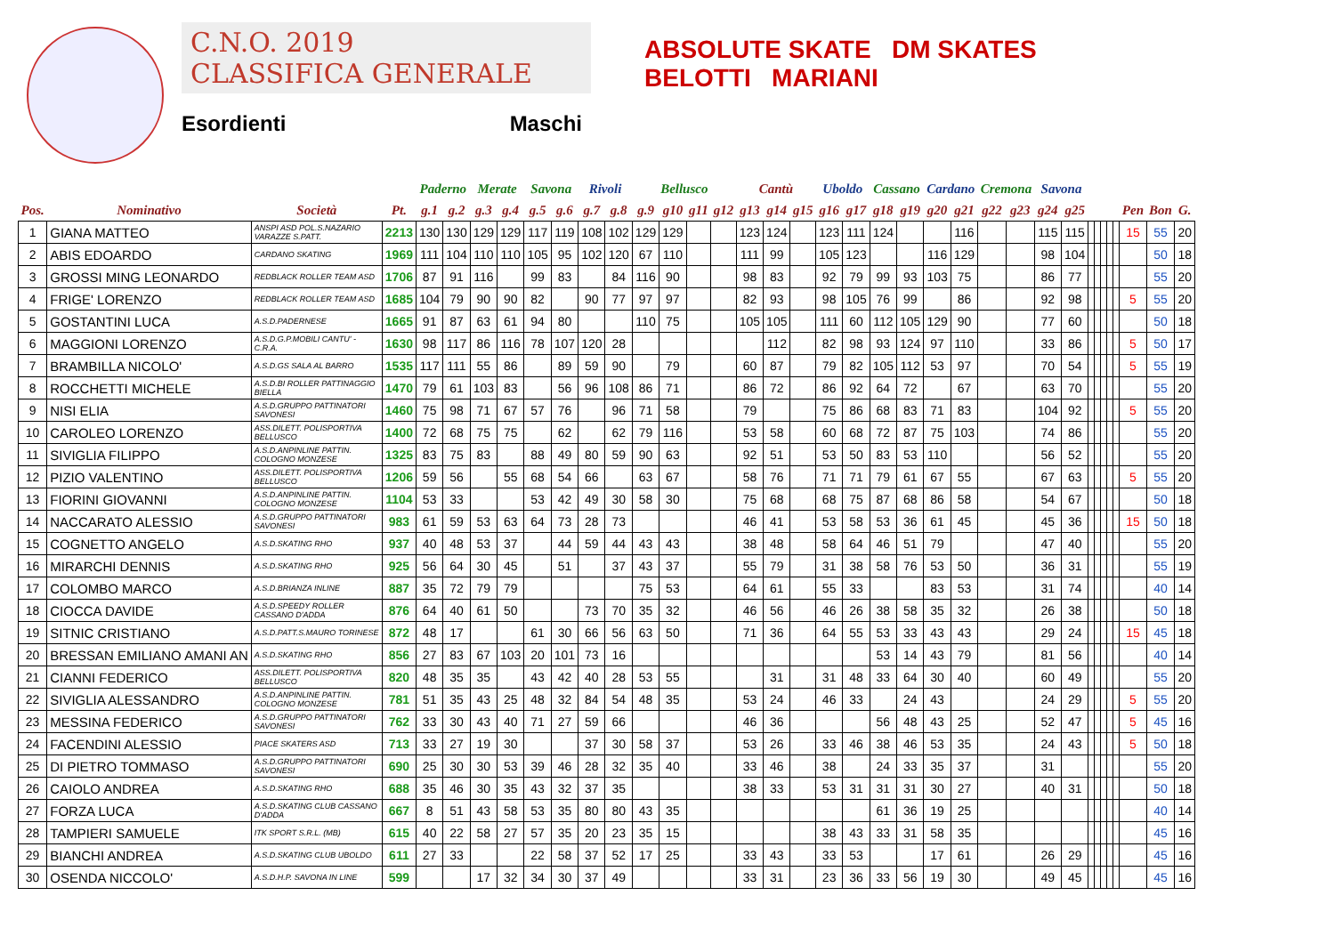C.N.O. 2019
CLASSIFICA GENERALE
Esordienti Maschi
ABSOLUTE SKATE DM SKATES
BELOTTI MARIANI
| | | | | Paderno | | Merate | | Savona | | Rivoli | | Bellusco | | | | Cantù | | | Uboldo | | Cassano | | Cardano | | Cremona | | Savona | | | | | | | | | |
| --- | --- | --- | --- | --- | --- | --- | --- | --- | --- | --- | --- | --- | --- | --- | --- | --- | --- | --- | --- | --- | --- | --- | --- | --- | --- | --- | --- | --- | --- | --- | --- | --- | --- | --- | --- | --- |
| Pos. | Nominativo | Società | Pt. | g.1 | g.2 | g.3 | g.4 | g.5 | g.6 | g.7 | g.8 | g.9 | g10 | g11 | g12 | g13 | g14 | g15 | g16 | g17 | g18 | g19 | g20 | g21 | g22 | g23 | g24 | g25 | | | | | | Pen | Bon | G. |
| 1 | GIANA MATTEO | ANSPI ASD POL.S.NAZARIO VARAZZE S.PATT. | 2213 | 130 | 130 | 129 | 129 | 117 | 119 | 108 | 102 | 129 | 129 | | | 123 | 124 | | 123 | 111 | 124 | | | 116 | | | 115 | 115 | | | | | | 15 | 55 | 20 |
| 2 | ABIS EDOARDO | CARDANO SKATING | 1969 | 111 | 104 | 110 | 110 | 105 | 95 | 102 | 120 | 67 | 110 | | | 111 | 99 | | 105 | 123 | | | 116 | 129 | | | 98 | 104 | | | | | | | 50 | 18 |
| 3 | GROSSI MING LEONARDO | REDBLACK ROLLER TEAM ASD | 1706 | 87 | 91 | 116 | | 99 | 83 | | 84 | 116 | 90 | | | 98 | 83 | | 92 | 79 | 99 | 93 | 103 | 75 | | | 86 | 77 | | | | | | | 55 | 20 |
| 4 | FRIGE' LORENZO | REDBLACK ROLLER TEAM ASD | 1685 | 104 | 79 | 90 | 90 | 82 | | 90 | 77 | 97 | 97 | | | 82 | 93 | | 98 | 105 | 76 | 99 | | 86 | | | 92 | 98 | | | | | | 5 | 55 | 20 |
| 5 | GOSTANTINI LUCA | A.S.D.PADERNESE | 1665 | 91 | 87 | 63 | 61 | 94 | 80 | | | 110 | 75 | | | 105 | 105 | | 111 | 60 | 112 | 105 | 129 | 90 | | | 77 | 60 | | | | | | | 50 | 18 |
| 6 | MAGGIONI LORENZO | A.S.D.G.P.MOBILI CANTU' -C.R.A. | 1630 | 98 | 117 | 86 | 116 | 78 | 107 | 120 | 28 | | | | | | 112 | | 82 | 98 | 93 | 124 | 97 | 110 | | | 33 | 86 | | | | | | 5 | 50 | 17 |
| 7 | BRAMBILLA NICOLO' | A.S.D.GS SALA AL BARRO | 1535 | 117 | 111 | 55 | 86 | | 89 | 59 | 90 | | 79 | | | 60 | 87 | | 79 | 82 | 105 | 112 | 53 | 97 | | | 70 | 54 | | | | | | 5 | 55 | 19 |
| 8 | ROCCHETTI MICHELE | A.S.D.BI ROLLER PATTINAGGIO BIELLA | 1470 | 79 | 61 | 103 | 83 | | 56 | 96 | 108 | 86 | 71 | | | 86 | 72 | | 86 | 92 | 64 | 72 | | 67 | | | 63 | 70 | | | | | | | 55 | 20 |
| 9 | NISI ELIA | A.S.D.GRUPPO PATTINATORI SAVONESI | 1460 | 75 | 98 | 71 | 67 | 57 | 76 | | 96 | 71 | 58 | | | 79 | | | 75 | 86 | 68 | 83 | 71 | 83 | | | 104 | 92 | | | | | | 5 | 55 | 20 |
| 10 | CAROLEO LORENZO | ASS.DILETT. POLISPORTIVA BELLUSCO | 1400 | 72 | 68 | 75 | 75 | | 62 | | 62 | 79 | 116 | | | 53 | 58 | | 60 | 68 | 72 | 87 | 75 | 103 | | | 74 | 86 | | | | | | | 55 | 20 |
| 11 | SIVIGLIA FILIPPO | A.S.D.ANPINLINE PATTIN. COLOGNO MONZESE | 1325 | 83 | 75 | 83 | | 88 | 49 | 80 | 59 | 90 | 63 | | | 92 | 51 | | 53 | 50 | 83 | 53 | 110 | | | | 56 | 52 | | | | | | | 55 | 20 |
| 12 | PIZIO VALENTINO | ASS.DILETT. POLISPORTIVA BELLUSCO | 1206 | 59 | 56 | | 55 | 68 | 54 | 66 | | 63 | 67 | | | 58 | 76 | | 71 | 71 | 79 | 61 | 67 | 55 | | | 67 | 63 | | | | | | 5 | 55 | 20 |
| 13 | FIORINI GIOVANNI | A.S.D.ANPINLINE PATTIN. COLOGNO MONZESE | 1104 | 53 | 33 | | | 53 | 42 | 49 | 30 | 58 | 30 | | | 75 | 68 | | 68 | 75 | 87 | 68 | 86 | 58 | | | 54 | 67 | | | | | | | 50 | 18 |
| 14 | NACCARATO ALESSIO | A.S.D.GRUPPO PATTINATORI SAVONESI | 983 | 61 | 59 | 53 | 63 | 64 | 73 | 28 | 73 | | | | | 46 | 41 | | 53 | 58 | 53 | 36 | 61 | 45 | | | 45 | 36 | | | | | | 15 | 50 | 18 |
| 15 | COGNETTO ANGELO | A.S.D.SKATING RHO | 937 | 40 | 48 | 53 | 37 | | 44 | 59 | 44 | 43 | 43 | | | 38 | 48 | | 58 | 64 | 46 | 51 | 79 | | | | 47 | 40 | | | | | | | 55 | 20 |
| 16 | MIRARCHI DENNIS | A.S.D.SKATING RHO | 925 | 56 | 64 | 30 | 45 | | 51 | | 37 | 43 | 37 | | | 55 | 79 | | 31 | 38 | 58 | 76 | 53 | 50 | | | 36 | 31 | | | | | | | 55 | 19 |
| 17 | COLOMBO MARCO | A.S.D.BRIANZA INLINE | 887 | 35 | 72 | 79 | 79 | | | | | 75 | 53 | | | 64 | 61 | | 55 | 33 | | | 83 | 53 | | | 31 | 74 | | | | | | | 40 | 14 |
| 18 | CIOCCA DAVIDE | A.S.D.SPEEDY ROLLER CASSANO D'ADDA | 876 | 64 | 40 | 61 | 50 | | | 73 | 70 | 35 | 32 | | | 46 | 56 | | 46 | 26 | 38 | 58 | 35 | 32 | | | 26 | 38 | | | | | | | 50 | 18 |
| 19 | SITNIC CRISTIANO | A.S.D.PATT.S.MAURO TORINESE | 872 | 48 | 17 | | | 61 | 30 | 66 | 56 | 63 | 50 | | | 71 | 36 | | 64 | 55 | 53 | 33 | 43 | 43 | | | 29 | 24 | | | | | | 15 | 45 | 18 |
| 20 | BRESSAN EMILIANO AMANI AN | A.S.D.SKATING RHO | 856 | 27 | 83 | 67 | 103 | 20 | 101 | 73 | 16 | | | | | | | | | | 53 | 14 | 43 | 79 | | | 81 | 56 | | | | | | | 40 | 14 |
| 21 | CIANNI FEDERICO | ASS.DILETT. POLISPORTIVA BELLUSCO | 820 | 48 | 35 | 35 | | 43 | 42 | 40 | 28 | 53 | 55 | | | | 31 | | 31 | 48 | 33 | 64 | 30 | 40 | | | 60 | 49 | | | | | | | 55 | 20 |
| 22 | SIVIGLIA ALESSANDRO | A.S.D.ANPINLINE PATTIN. COLOGNO MONZESE | 781 | 51 | 35 | 43 | 25 | 48 | 32 | 84 | 54 | 48 | 35 | | | 53 | 24 | | 46 | 33 | | 24 | 43 | | | | 24 | 29 | | | | | | 5 | 55 | 20 |
| 23 | MESSINA FEDERICO | A.S.D.GRUPPO PATTINATORI SAVONESI | 762 | 33 | 30 | 43 | 40 | 71 | 27 | 59 | 66 | | | | | 46 | 36 | | | | 56 | 48 | 43 | 25 | | | 52 | 47 | | | | | | 5 | 45 | 16 |
| 24 | FACENDINI ALESSIO | PIACE SKATERS ASD | 713 | 33 | 27 | 19 | 30 | | | 37 | 30 | 58 | 37 | | | 53 | 26 | | 33 | 46 | 38 | 46 | 53 | 35 | | | 24 | 43 | | | | | | 5 | 50 | 18 |
| 25 | DI PIETRO TOMMASO | A.S.D.GRUPPO PATTINATORI SAVONESI | 690 | 25 | 30 | 30 | 53 | 39 | 46 | 28 | 32 | 35 | 40 | | | 33 | 46 | | 38 | | 24 | 33 | 35 | 37 | | | 31 | | | | | | | | 55 | 20 |
| 26 | CAIOLO ANDREA | A.S.D.SKATING RHO | 688 | 35 | 46 | 30 | 35 | 43 | 32 | 37 | 35 | | | | | 38 | 33 | | 53 | 31 | 31 | 31 | 30 | 27 | | | 40 | 31 | | | | | | | 50 | 18 |
| 27 | FORZA LUCA | A.S.D.SKATING CLUB CASSANO D'ADDA | 667 | 8 | 51 | 43 | 58 | 53 | 35 | 80 | 80 | 43 | 35 | | | | | | | | 61 | 36 | 19 | 25 | | | | | | | | | | | 40 | 14 |
| 28 | TAMPIERI SAMUELE | ITK SPORT S.R.L. (MB) | 615 | 40 | 22 | 58 | 27 | 57 | 35 | 20 | 23 | 35 | 15 | | | | | | 38 | 43 | 33 | 31 | 58 | 35 | | | | | | | | | | | 45 | 16 |
| 29 | BIANCHI ANDREA | A.S.D.SKATING CLUB UBOLDO | 611 | 27 | 33 | | | 22 | 58 | 37 | 52 | 17 | 25 | | | 33 | 43 | | 33 | 53 | | | 17 | 61 | | | 26 | 29 | | | | | | | 45 | 16 |
| 30 | OSENDA NICCOLO' | A.S.D.H.P. SAVONA IN LINE | 599 | | | 17 | 32 | 34 | 30 | 37 | 49 | | | | | 33 | 31 | | 23 | 36 | 33 | 56 | 19 | 30 | | | 49 | 45 | | | | | | | 45 | 16 |